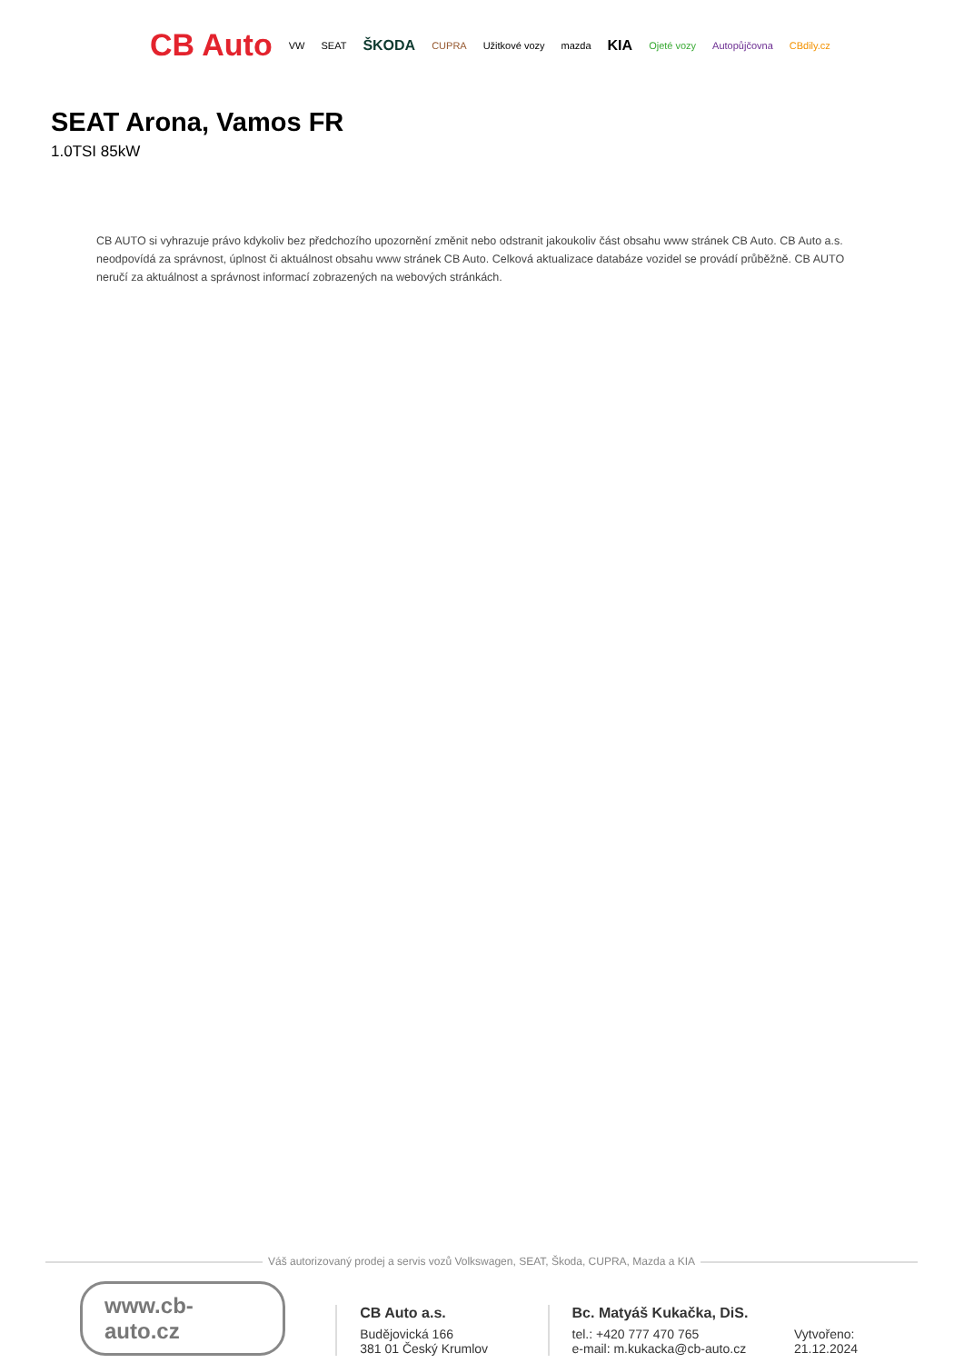CB Auto VW SEAT ŠKODA CUPRA Užitkové vozy mazda KIA Ojeté vozy Autopůjčovna CBdily.cz
SEAT Arona, Vamos FR
1.0TSI 85kW
CB AUTO si vyhrazuje právo kdykoliv bez předchozího upozornění změnit nebo odstranit jakoukoliv část obsahu www stránek CB Auto. CB Auto a.s. neodpovídá za správnost, úplnost či aktuálnost obsahu www stránek CB Auto. Celková aktualizace databáze vozidel se provádí průběžně. CB AUTO neručí za aktuálnost a správnost informací zobrazených na webových stránkách.
Váš autorizovaný prodej a servis vozů Volkswagen, SEAT, Škoda, CUPRA, Mazda a KIA
www.cb-auto.cz
CB Auto a.s.
Budějovická 166
381 01 Český Krumlov
Bc. Matyáš Kukačka, DiS.
tel.: +420 777 470 765
e-mail: m.kukacka@cb-auto.cz
Vytvořeno: 21.12.2024